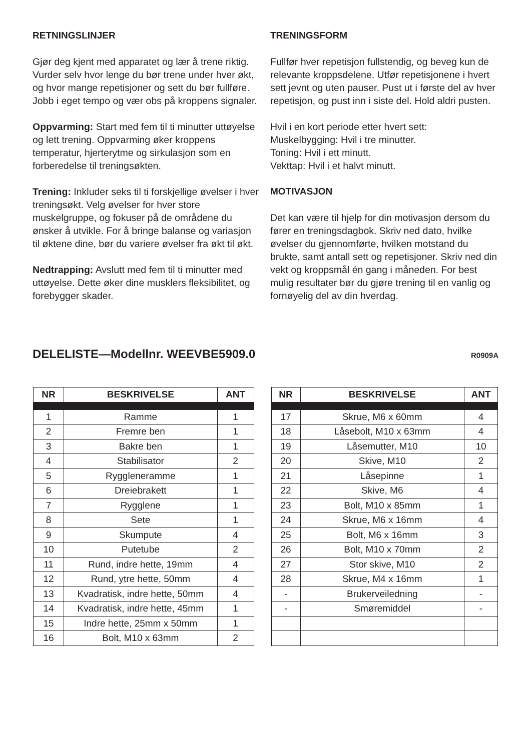RETNINGSLINJER
Gjør deg kjent med apparatet og lær å trene riktig. Vurder selv hvor lenge du bør trene under hver økt, og hvor mange repetisjoner og sett du bør fullføre. Jobb i eget tempo og vær obs på kroppens signaler.
Oppvarming: Start med fem til ti minutter uttøyelse og lett trening. Oppvarming øker kroppens temperatur, hjerterytme og sirkulasjon som en forberedelse til treningsøkten.
Trening: Inkluder seks til ti forskjellige øvelser i hver treningsøkt. Velg øvelser for hver store muskelgruppe, og fokuser på de områdene du ønsker å utvikle. For å bringe balanse og variasjon til øktene dine, bør du variere øvelser fra økt til økt.
Nedtrapping: Avslutt med fem til ti minutter med uttøyelse. Dette øker dine musklers fleksibilitet, og forebygger skader.
TRENINGSFORM
Fullfør hver repetisjon fullstendig, og beveg kun de relevante kroppsdelene. Utfør repetisjonene i hvert sett jevnt og uten pauser. Pust ut i første del av hver repetisjon, og pust inn i siste del. Hold aldri pusten.
Hvil i en kort periode etter hvert sett:
Muskelbygging: Hvil i tre minutter.
Toning: Hvil i ett minutt.
Vekttap: Hvil i et halvt minutt.
MOTIVASJON
Det kan være til hjelp for din motivasjon dersom du fører en treningsdagbok. Skriv ned dato, hvilke øvelser du gjennomførte, hvilken motstand du brukte, samt antall sett og repetisjoner. Skriv ned din vekt og kroppsmål én gang i måneden. For best mulig resultater bør du gjøre trening til en vanlig og fornøyelig del av din hverdag.
DELELISTE—Modellnr. WEEVBE5909.0
R0909A
| NR | BESKRIVELSE | ANT |
| --- | --- | --- |
| 1 | Ramme | 1 |
| 2 | Fremre ben | 1 |
| 3 | Bakre ben | 1 |
| 4 | Stabilisator | 2 |
| 5 | Ryggleneramme | 1 |
| 6 | Dreiebrakett | 1 |
| 7 | Rygglene | 1 |
| 8 | Sete | 1 |
| 9 | Skumpute | 4 |
| 10 | Putetube | 2 |
| 11 | Rund, indre hette, 19mm | 4 |
| 12 | Rund, ytre hette, 50mm | 4 |
| 13 | Kvadratisk, indre hette, 50mm | 4 |
| 14 | Kvadratisk, indre hette, 45mm | 1 |
| 15 | Indre hette, 25mm x 50mm | 1 |
| 16 | Bolt, M10 x 63mm | 2 |
| NR | BESKRIVELSE | ANT |
| --- | --- | --- |
| 17 | Skrue, M6 x 60mm | 4 |
| 18 | Låsebolt, M10 x 63mm | 4 |
| 19 | Låsemutter, M10 | 10 |
| 20 | Skive, M10 | 2 |
| 21 | Låsepinne | 1 |
| 22 | Skive, M6 | 4 |
| 23 | Bolt, M10 x 85mm | 1 |
| 24 | Skrue, M6 x 16mm | 4 |
| 25 | Bolt, M6 x 16mm | 3 |
| 26 | Bolt, M10 x 70mm | 2 |
| 27 | Stor skive, M10 | 2 |
| 28 | Skrue, M4 x 16mm | 1 |
| - | Brukerveiledning | - |
| - | Smøremiddel | - |